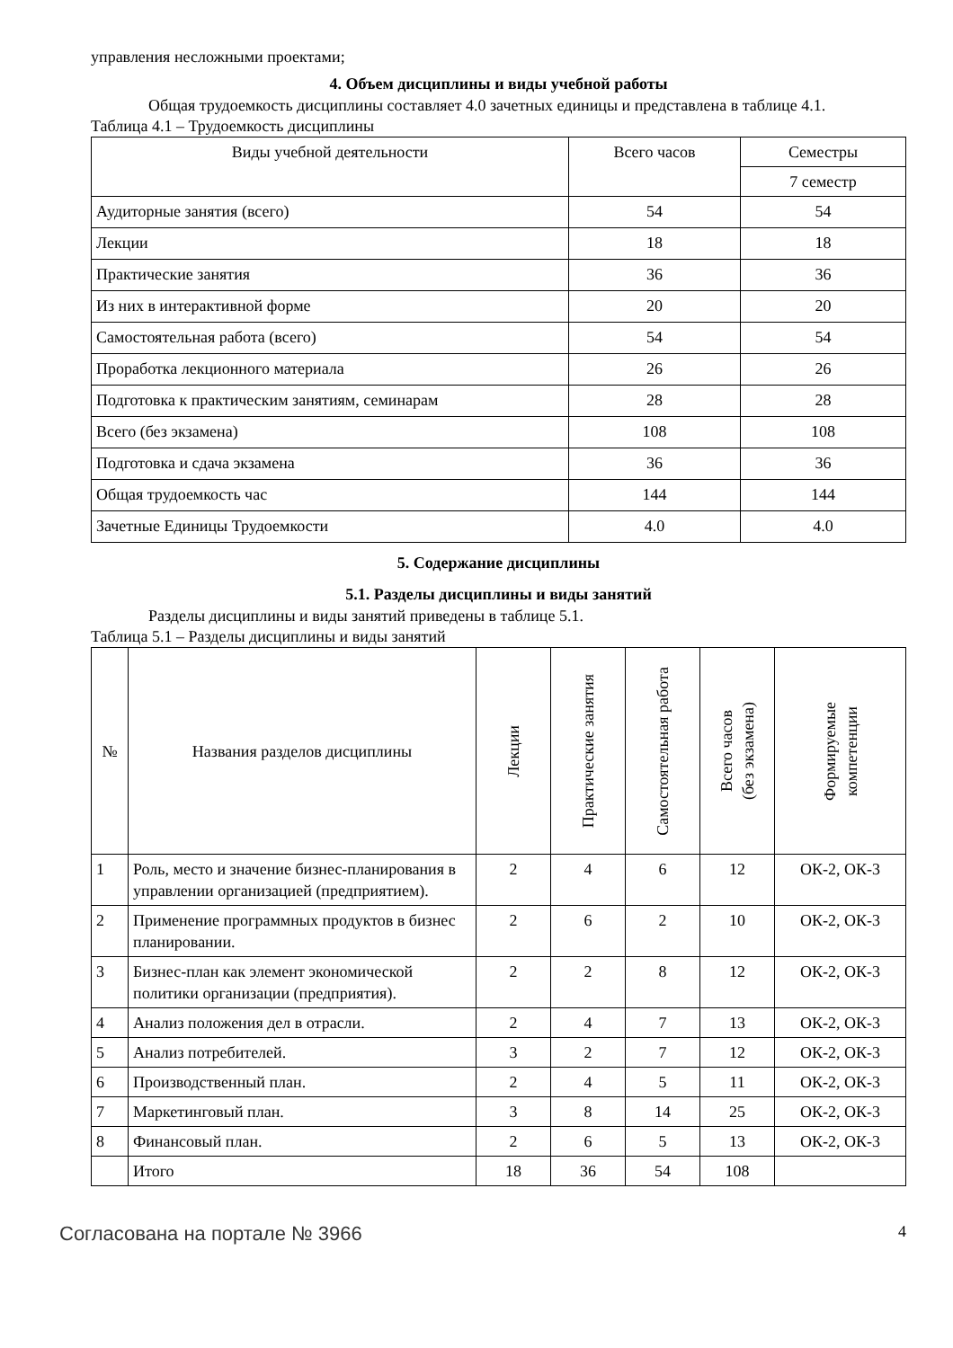управления несложными проектами;
4. Объем дисциплины и виды учебной работы
Общая трудоемкость дисциплины составляет 4.0 зачетных единицы и представлена в таблице 4.1.
Таблица 4.1 – Трудоемкость дисциплины
| Виды учебной деятельности | Всего часов | Семестры |
| --- | --- | --- |
| | | 7 семестр |
| Аудиторные занятия (всего) | 54 | 54 |
| Лекции | 18 | 18 |
| Практические занятия | 36 | 36 |
| Из них в интерактивной форме | 20 | 20 |
| Самостоятельная работа (всего) | 54 | 54 |
| Проработка лекционного материала | 26 | 26 |
| Подготовка к практическим занятиям, семинарам | 28 | 28 |
| Всего (без экзамена) | 108 | 108 |
| Подготовка и сдача экзамена | 36 | 36 |
| Общая трудоемкость час | 144 | 144 |
| Зачетные Единицы Трудоемкости | 4.0 | 4.0 |
5. Содержание дисциплины
5.1. Разделы дисциплины и виды занятий
Разделы дисциплины и виды занятий приведены в таблице 5.1.
Таблица 5.1 – Разделы дисциплины и виды занятий
| № | Названия разделов дисциплины | Лекции | Практические занятия | Самостоятельная работа | Всего часов (без экзамена) | Формируемые компетенции |
| --- | --- | --- | --- | --- | --- | --- |
| 1 | Роль, место и значение бизнес-планирования в управлении организацией (предприятием). | 2 | 4 | 6 | 12 | ОК-2, ОК-3 |
| 2 | Применение программных продуктов в бизнес планировании. | 2 | 6 | 2 | 10 | ОК-2, ОК-3 |
| 3 | Бизнес-план как элемент экономической политики организации (предприятия). | 2 | 2 | 8 | 12 | ОК-2, ОК-3 |
| 4 | Анализ положения дел в отрасли. | 2 | 4 | 7 | 13 | ОК-2, ОК-3 |
| 5 | Анализ потребителей. | 3 | 2 | 7 | 12 | ОК-2, ОК-3 |
| 6 | Производственный план. | 2 | 4 | 5 | 11 | ОК-2, ОК-3 |
| 7 | Маркетинговый план. | 3 | 8 | 14 | 25 | ОК-2, ОК-3 |
| 8 | Финансовый план. | 2 | 6 | 5 | 13 | ОК-2, ОК-3 |
| | Итого | 18 | 36 | 54 | 108 | |
Согласована на портале № 3966 4